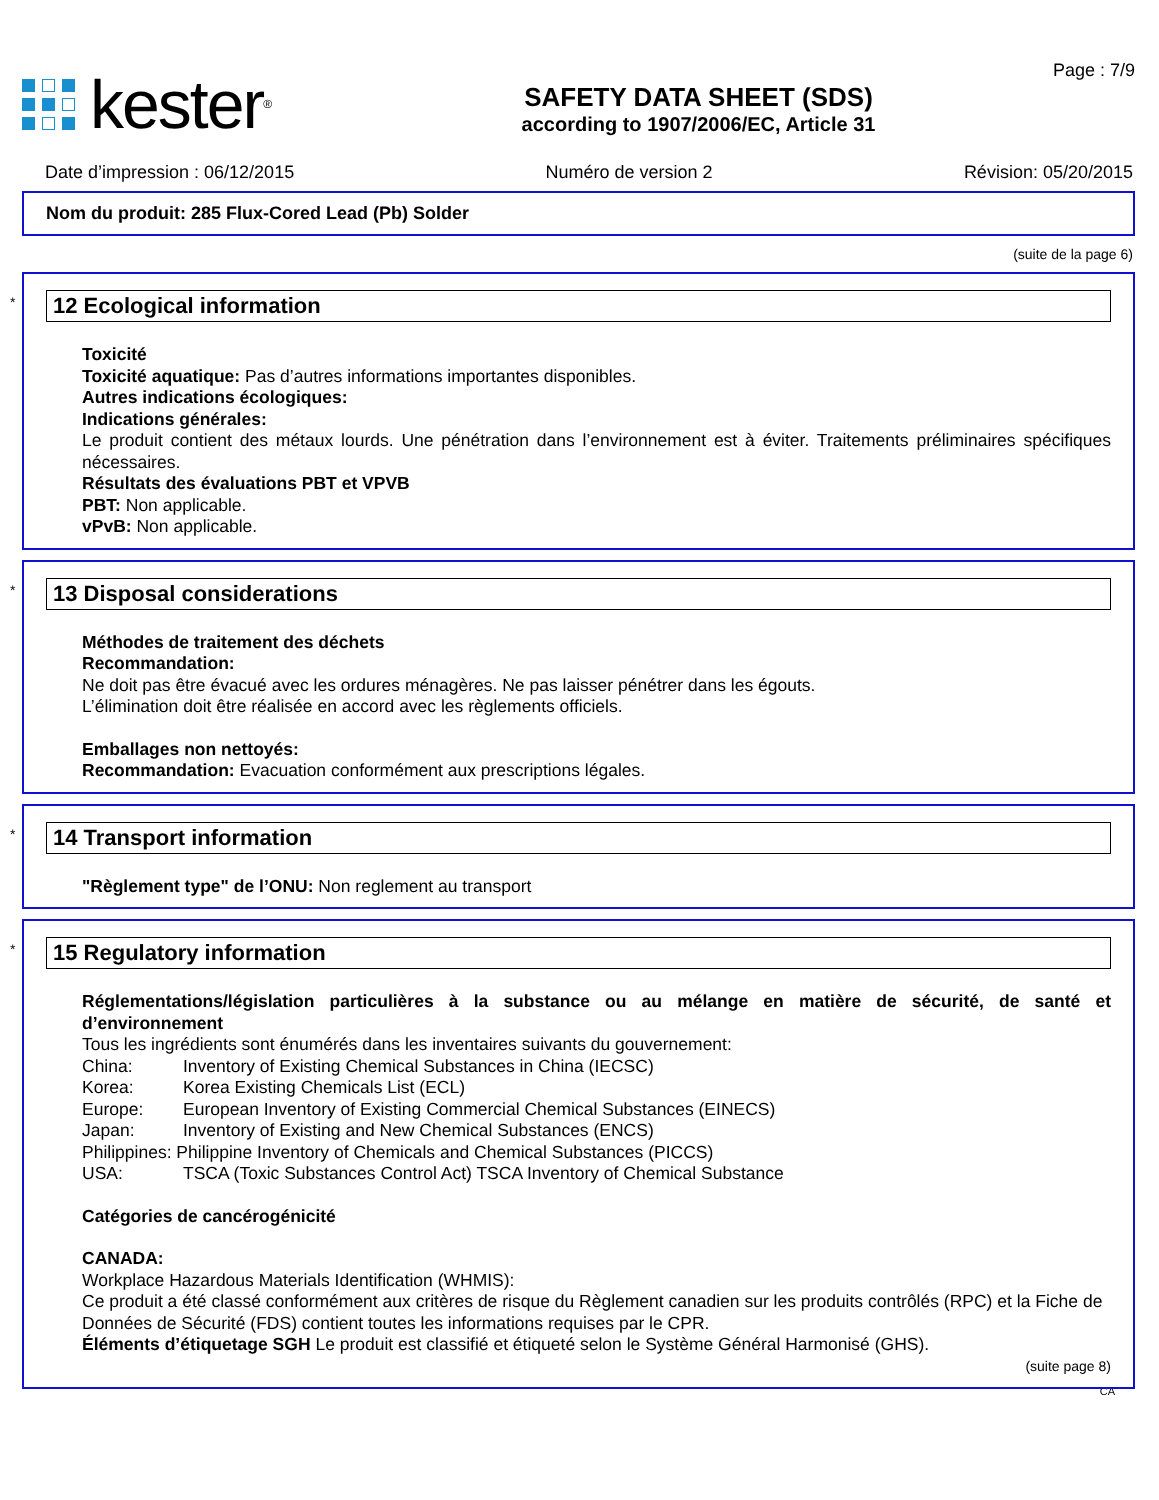kester<sup>®</sup>
SAFETY DATA SHEET (SDS)
according to 1907/2006/EC, Article 31
Page : 7/9
Date d’impression : 06/12/2015 Numéro de version 2 Révision: 05/20/2015
Nom du produit: 285 Flux-Cored Lead (Pb) Solder
(suite de la page 6)
*
12 Ecological information
Toxicité
Toxicité aquatique: Pas d’autres informations importantes disponibles.
Autres indications écologiques:
Indications générales:
Le produit contient des métaux lourds. Une pénétration dans l’environnement est à éviter. Traitements préliminaires spécifiques nécessaires.
Résultats des évaluations PBT et VPVB
PBT: Non applicable.
vPvB: Non applicable.
*
13 Disposal considerations
Méthodes de traitement des déchets
Recommandation:
Ne doit pas être évacué avec les ordures ménagères. Ne pas laisser pénétrer dans les égouts.
L’élimination doit être réalisée en accord avec les règlements officiels.
Emballages non nettoyés:
Recommandation: Evacuation conformément aux prescriptions légales.
*
14 Transport information
"Règlement type" de l’ONU: Non reglement au transport
*
15 Regulatory information
Réglementations/législation particulières à la substance ou au mélange en matière de sécurité, de santé et d’environnement
Tous les ingrédients sont énumérés dans les inventaires suivants du gouvernement:
China: Inventory of Existing Chemical Substances in China (IECSC)
Korea: Korea Existing Chemicals List (ECL)
Europe: European Inventory of Existing Commercial Chemical Substances (EINECS)
Japan: Inventory of Existing and New Chemical Substances (ENCS)
Philippines: Philippine Inventory of Chemicals and Chemical Substances (PICCS)
USA: TSCA (Toxic Substances Control Act) TSCA Inventory of Chemical Substance
Catégories de cancérogénicité
CANADA:
Workplace Hazardous Materials Identification (WHMIS):
Ce produit a été classé conformément aux critères de risque du Règlement canadien sur les produits contrôlés (RPC) et la Fiche de Données de Sécurité (FDS) contient toutes les informations requises par le CPR.
Éléments d’étiquetage SGH Le produit est classifié et étiqueté selon le Système Général Harmonisé (GHS).
(suite page 8)
CA